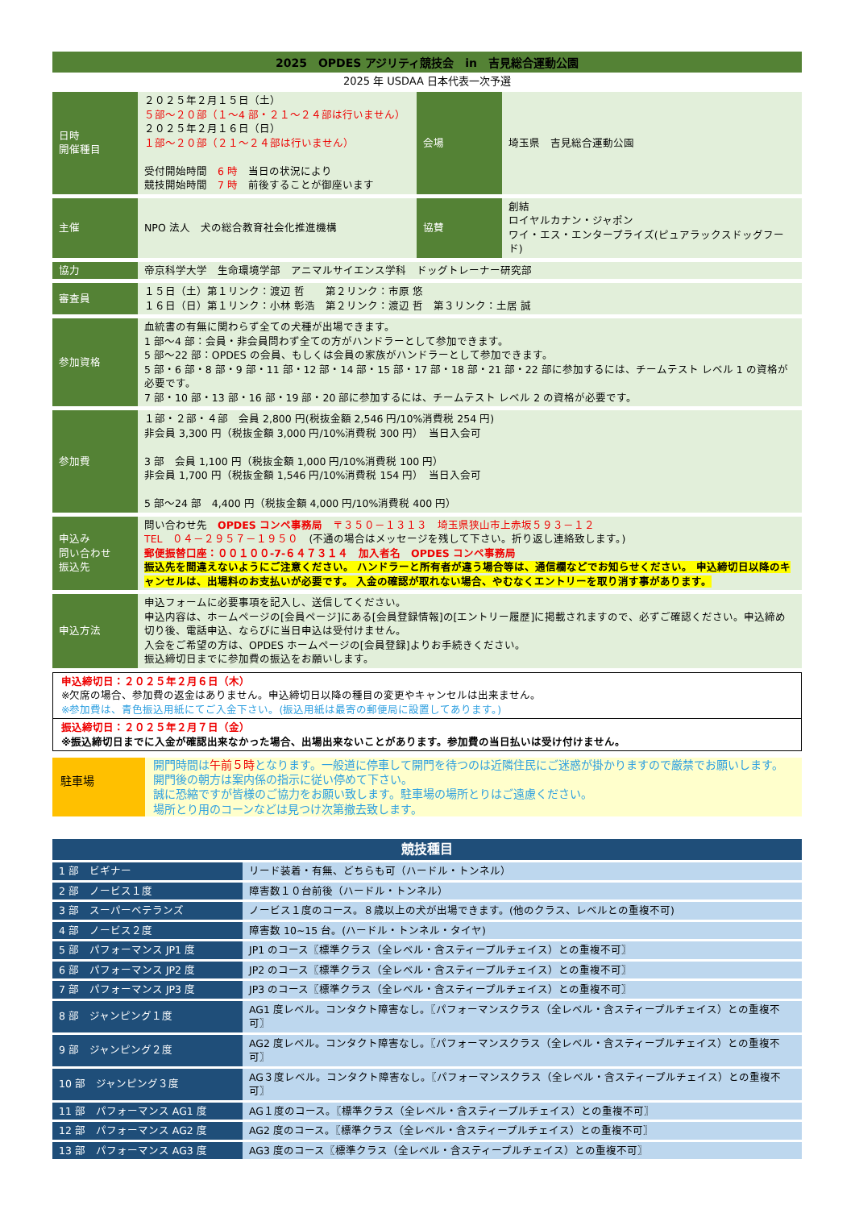2025　OPDES アジリティ競技会　in　吉見総合運動公園
2025 年 USDAA 日本代表一次予選
| 日時 開催種目 | ２０２５年２月１５日（土） ５部～２０部（１～4 部・２１～２４部は行いません） ２０２５年２月１６日（日） １部～２０部（２１～２４部は行いません） 受付開始時間 6 時 当日の状況により 競技開始時間 7 時 前後することが御座います | 会場 | 埼玉県 吉見総合運動公園 |
| 主催 | NPO 法人 犬の総合教育社会化推進機構 | 協賛 | 創結 ロイヤルカナン・ジャポン ワイ・エス・エンタープライズ(ピュアラックスドッグフード) |
| 協力 | 帝京科学大学 生命環境学部 アニマルサイエンス学科 ドッグトレーナー研究部 | | |
| 審査員 | １５日（土）第１リンク：渡辺 哲 第２リンク：市原 悠 １６日（日）第１リンク：小林 彰浩 第２リンク：渡辺 哲 第３リンク：土居 誠 | | |
| 参加資格 | 血統書の有無に関わらず全ての犬種が出場できます。 1 部～4 部：会員・非会員問わず全ての方がハンドラーとして参加できます。 5 部～22 部：OPDES の会員、もしくは会員の家族がハンドラーとして参加できます。 5 部・6 部・8 部・9 部・11 部・12 部・14 部・15 部・17 部・18 部・21 部・22 部に参加するには、チームテスト レベル 1 の資格が必要です。 7 部・10 部・13 部・16 部・19 部・20 部に参加するには、チームテスト レベル 2 の資格が必要です。 | | |
| 参加費 | １部・２部・４部 会員 2,800 円(税抜金額 2,546 円/10%消費税 254 円) 非会員 3,300 円（税抜金額 3,000 円/10%消費税 300 円） 当日入会可 3 部 会員 1,100 円（税抜金額 1,000 円/10%消費税 100 円） 非会員 1,700 円（税抜金額 1,546 円/10%消費税 154 円） 当日入会可 5 部～24 部 4,400 円（税抜金額 4,000 円/10%消費税 400 円） | | |
| 申込み 問い合わせ 振込先 | 問い合わせ先 OPDES コンペ事務局 〒３５０－１３１３ 埼玉県狭山市上赤坂５９３－１２ TEL ０４－２９５７－１９５０ (不通の場合はメッセージを残して下さい。折り返し連絡致します。) 郵便振替口座：００１００-7-６４７３１４ 加入者名 OPDES コンペ事務局 振込先を間違えないようにご注意ください。 ハンドラーと所有者が違う場合等は、通信欄などでお知らせください。 申込締切日以降のキャンセルは、出場料のお支払いが必要です。 入金の確認が取れない場合、やむなくエントリーを取り消す事があります。 | | |
| 申込方法 | 申込フォームに必要事項を記入し、送信してください。 申込内容は、ホームページの[会員ページ]にある[会員登録情報]の[エントリー履歴]に掲載されますので、必ずご確認ください。申込締め切り後、電話申込、ならびに当日申込は受付けません。 入会をご希望の方は、OPDES ホームページの[会員登録]よりお手続きください。 振込締切日までに参加費の振込をお願いします。 | | |
申込締切日：２０２５年２月６日（木）
※欠席の場合、参加費の返金はありません。申込締切日以降の種目の変更やキャンセルは出来ません。
※参加費は、青色振込用紙にてご入金下さい。(振込用紙は最寄の郵便局に設置してあります。)
振込締切日：２０２５年２月７日（金）
※振込締切日までに入金が確認出来なかった場合、出場出来ないことがあります。参加費の当日払いは受け付けません。
駐車場
開門時間は午前５時となります。一般道に停車して開門を待つのは近隣住民にご迷惑が掛かりますので厳禁でお願いします。開門後の朝方は案内係の指示に従い停めて下さい。
誠に恐縮ですが皆様のご協力をお願い致します。駐車場の場所とりはご遠慮ください。
場所とり用のコーンなどは見つけ次第撤去致します。
| 競技種目 | |
| --- | --- |
| 1 部 ビギナー | リード装着・有無、どちらも可（ハードル・トンネル） |
| 2 部 ノービス１度 | 障害数１０台前後（ハードル・トンネル） |
| 3 部 スーパーベテランズ | ノービス１度のコース。８歳以上の犬が出場できます。(他のクラス、レベルとの重複不可) |
| 4 部 ノービス２度 | 障害数 10~15 台。(ハードル・トンネル・タイヤ) |
| 5 部 パフォーマンス JP1 度 | JP1 のコース〖標準クラス（全レベル・含スティープルチェイス）との重複不可〗 |
| 6 部 パフォーマンス JP2 度 | JP2 のコース〖標準クラス（全レベル・含スティープルチェイス）との重複不可〗 |
| 7 部 パフォーマンス JP3 度 | JP3 のコース〖標準クラス（全レベル・含スティープルチェイス）との重複不可〗 |
| 8 部 ジャンピング１度 | AG1 度レベル。コンタクト障害なし。〖パフォーマンスクラス（全レベル・含スティープルチェイス）との重複不可〗 |
| 9 部 ジャンピング２度 | AG2 度レベル。コンタクト障害なし。〖パフォーマンスクラス（全レベル・含スティープルチェイス）との重複不可〗 |
| 10 部 ジャンピング３度 | AG３度レベル。コンタクト障害なし。〖パフォーマンスクラス（全レベル・含スティープルチェイス）との重複不可〗 |
| 11 部 パフォーマンス AG1 度 | AG１度のコース。〖標準クラス（全レベル・含スティープルチェイス）との重複不可〗 |
| 12 部 パフォーマンス AG2 度 | AG2 度のコース。〖標準クラス（全レベル・含スティープルチェイス）との重複不可〗 |
| 13 部 パフォーマンス AG3 度 | AG3 度のコース〖標準クラス（全レベル・含スティープルチェイス）との重複不可〗 |